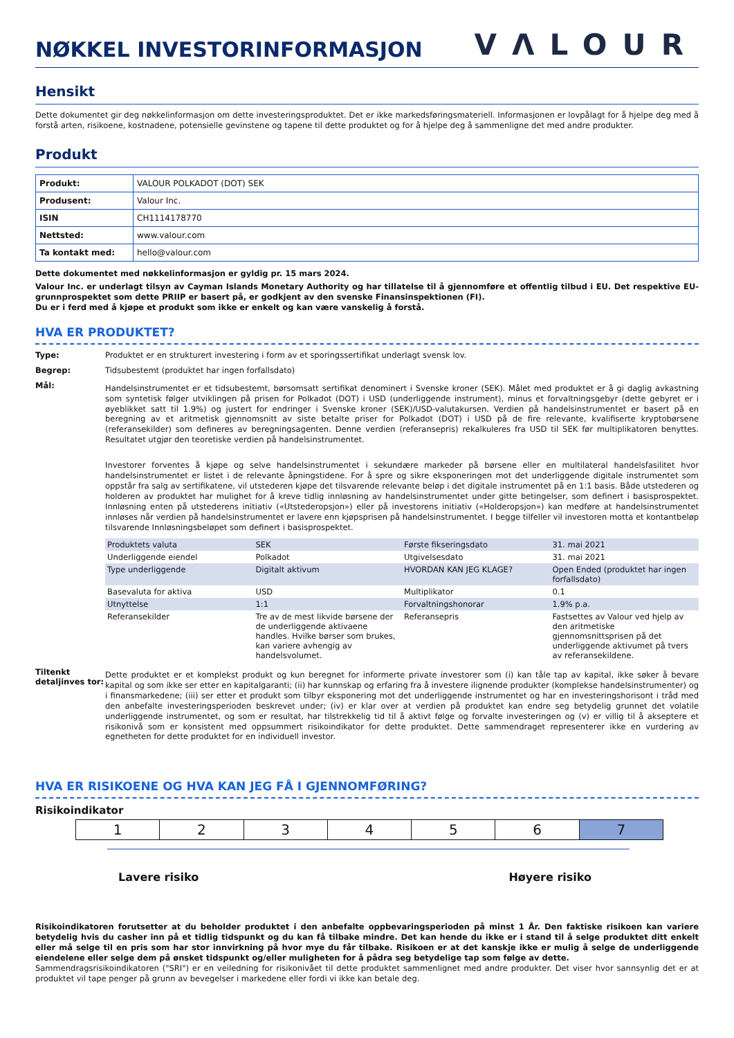NØKKEL INVESTORINFORMASJON
VΛLOUR
Hensikt
Dette dokumentet gir deg nøkkelinformasjon om dette investeringsproduktet. Det er ikke markedsføringsmateriell. Informasjonen er lovpålagt for å hjelpe deg med å forstå arten, risikoene, kostnadene, potensielle gevinstene og tapene til dette produktet og for å hjelpe deg å sammenligne det med andre produkter.
Produkt
| Produkt: | VALOUR POLKADOT (DOT) SEK |
| Produsent: | Valour Inc. |
| ISIN | CH1114178770 |
| Nettsted: | www.valour.com |
| Ta kontakt med: | hello@valour.com |
Dette dokumentet med nøkkelinformasjon er gyldig pr. 15 mars 2024.
Valour Inc. er underlagt tilsyn av Cayman Islands Monetary Authority og har tillatelse til å gjennomføre et offentlig tilbud i EU. Det respektive EU-grunnprospektet som dette PRIIP er basert på, er godkjent av den svenske Finansinspektionen (FI).
Du er i ferd med å kjøpe et produkt som ikke er enkelt og kan være vanskelig å forstå.
HVA ER PRODUKTET?
Type: Produktet er en strukturert investering i form av et sporingssertifikat underlagt svensk lov.
Begrep: Tidsubestemt (produktet har ingen forfallsdato)
Mål:
Handelsinstrumentet er et tidsubestemt, børsomsatt sertifikat denominert i Svenske kroner (SEK). Målet med produktet er å gi daglig avkastning som syntetisk følger utviklingen på prisen for Polkadot (DOT) i USD (underliggende instrument), minus et forvaltningsgebyr (dette gebyret er i øyeblikket satt til 1.9%) og justert for endringer i Svenske kroner (SEK)/USD-valutakursen. Verdien på handelsinstrumentet er basert på en beregning av et aritmetisk gjennomsnitt av siste betalte priser for Polkadot (DOT) i USD på de fire relevante, kvalifiserte kryptobørsene (referansekilder) som defineres av beregningsagenten. Denne verdien (referansepris) rekalkuleres fra USD til SEK før multiplikatoren benyttes. Resultatet utgjør den teoretiske verdien på handelsinstrumentet.
Investorer forventes å kjøpe og selve handelsinstrumentet i sekundære markeder på børsene eller en multilateral handelsfasilitet hvor handelsinstrumentet er listet i de relevante åpningstidene. For å spre og sikre eksponeringen mot det underliggende digitale instrumentet som oppstår fra salg av sertifikatene, vil utstederen kjøpe det tilsvarende relevante beløp i det digitale instrumentet på en 1:1 basis. Både utstederen og holderen av produktet har mulighet for å kreve tidlig innløsning av handelsinstrumentet under gitte betingelser, som definert i basisprospektet. Innløsning enten på utstederens initiativ («Utstederopsjon») eller på investorens initiativ («Holderopsjon») kan medføre at handelsinstrumentet innløses når verdien på handelsinstrumentet er lavere enn kjøpsprisen på handelsinstrumentet. I begge tilfeller vil investoren motta et kontantbeløp tilsvarende Innløsningsbeløpet som definert i basisprospektet.
| Produktets valuta | SEK | Første fikseringsdato | 31. mai 2021 |
| Underliggende eiendel | Polkadot | Utgivelsesdato | 31. mai 2021 |
| Type underliggende | Digitalt aktivum | HVORDAN KAN JEG KLAGE? | Open Ended (produktet har ingen forfallsdato) |
| Basevaluta for aktiva | USD | Multiplikator | 0.1 |
| Utnyttelse | 1:1 | Forvaltningshonorar | 1.9% p.a. |
| Referansekilder | Tre av de mest likvide børsene der de underliggende aktivaene handles. Hvilke børser som brukes, kan variere avhengig av handelsvolumet. | Referansepris | Fastsettes av Valour ved hjelp av den aritmetiske gjennomsnittsprisen på det underliggende aktivumet på tvers av referansekildene. |
Tiltenkt detaljinves tor:
Dette produktet er et komplekst produkt og kun beregnet for informerte private investorer som (i) kan tåle tap av kapital, ikke søker å bevare kapital og som ikke ser etter en kapitalgaranti; (ii) har kunnskap og erfaring fra å investere ilignende produkter (komplekse handelsinstrumenter) og i finansmarkedene; (iii) ser etter et produkt som tilbyr eksponering mot det underliggende instrumentet og har en investeringshorisont i tråd med den anbefalte investeringsperioden beskrevet under; (iv) er klar over at verdien på produktet kan endre seg betydelig grunnet det volatile underliggende instrumentet, og som er resultat, har tilstrekkelig tid til å aktivt følge og forvalte investeringen og (v) er villig til å akseptere et risikonivå som er konsistent med oppsummert risikoindikator for dette produktet. Dette sammendraget representerer ikke en vurdering av egnetheten for dette produktet for en individuell investor.
HVA ER RISIKOENE OG HVA KAN JEG FÅ I GJENNOMFØRING?
Risikoindikator
| 1 | 2 | 3 | 4 | 5 | 6 | 7 |
Lavere risiko Høyere risiko
Risikoindikatoren forutsetter at du beholder produktet i den anbefalte oppbevaringsperioden på minst 1 År. Den faktiske risikoen kan variere betydelig hvis du casher inn på et tidlig tidspunkt og du kan få tilbake mindre. Det kan hende du ikke er i stand til å selge produktet ditt enkelt eller må selge til en pris som har stor innvirkning på hvor mye du får tilbake. Risikoen er at det kanskje ikke er mulig å selge de underliggende eiendelene eller selge dem på ønsket tidspunkt og/eller muligheten for å pådra seg betydelige tap som følge av dette.
Sammendragsrisikoindikatoren ("SRI") er en veiledning for risikonivået til dette produktet sammenlignet med andre produkter. Det viser hvor sannsynlig det er at produktet vil tape penger på grunn av bevegelser i markedene eller fordi vi ikke kan betale deg.